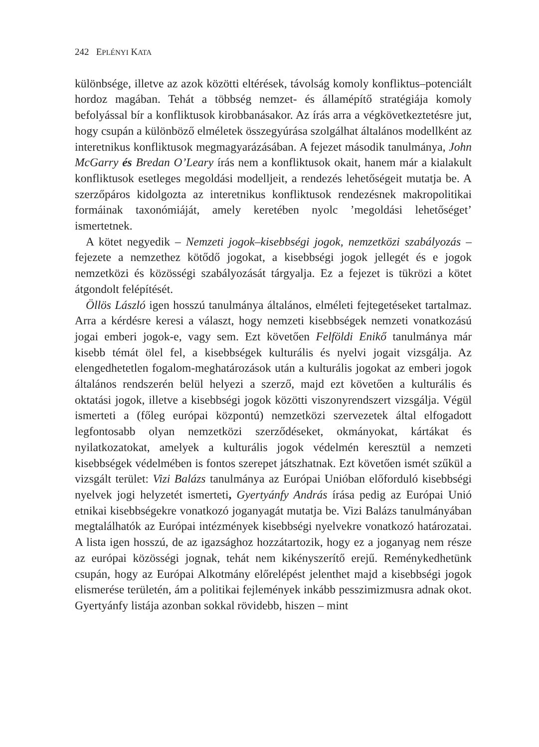242 EPLÉNYI KATA
különbsége, illetve az azok közötti eltérések, távolság komoly konfliktus–potenciált hordoz magában. Tehát a többség nemzet- és államépítő stratégiája komoly befolyással bír a konfliktusok kirobbanásakor. Az írás arra a végkövetkeztetésre jut, hogy csupán a különböző elméletek összegyúrása szolgálhat általános modellként az interetnikus konfliktusok megmagyarázásában. A fejezet második tanulmánya, John McGarry és Bredan O’Leary írás nem a konfliktusok okait, hanem már a kialakult konfliktusok esetleges megoldási modelljeit, a rendezés lehetőségeit mutatja be. A szerzőpáros kidolgozta az interetnikus konfliktusok rendezésnek makropolitikai formáinak taxonómiáját, amely keretében nyolc ’megoldási lehetőséget’ ismertetnek.
A kötet negyedik – Nemzeti jogok–kisebbségi jogok, nemzetközi szabályozás – fejezete a nemzethez kötődő jogokat, a kisebbségi jogok jellegét és e jogok nemzetközi és közösségi szabályozását tárgyalja. Ez a fejezet is tükrözi a kötet átgondolt felépítését.
Öllös László igen hosszú tanulmánya általános, elméleti fejtegetéseket tartalmaz. Arra a kérdésre keresi a választ, hogy nemzeti kisebbségek nemzeti vonatkozású jogai emberi jogok-e, vagy sem. Ezt követően Felföldi Enikő tanulmánya már kisebb témát ölel fel, a kisebbségek kulturális és nyelvi jogait vizsgálja. Az elengedhetetlen fogalom-meghatározások után a kulturális jogokat az emberi jogok általános rendszerén belül helyezi a szerző, majd ezt követően a kulturális és oktatási jogok, illetve a kisebbségi jogok közötti viszonyrendszert vizsgálja. Végül ismerteti a (főleg európai központú) nemzetközi szervezetek által elfogadott legfontosabb olyan nemzetközi szerződéseket, okmányokat, kártákat és nyilatkozatokat, amelyek a kulturális jogok védelmén keresztül a nemzeti kisebbségek védelmében is fontos szerepet játszhatnak. Ezt követően ismét szűkül a vizsgált terület: Vizi Balázs tanulmánya az Európai Unióban előforduló kisebbségi nyelvek jogi helyzetét ismerteti, Gyertyánfy András írása pedig az Európai Unió etnikai kisebbségekre vonatkozó joganyagát mutatja be. Vizi Balázs tanulmányában megtalálhatók az Európai intézmények kisebbségi nyelvekre vonatkozó határozatai. A lista igen hosszú, de az igazsághoz hozzátartozik, hogy ez a joganyag nem része az európai közösségi jognak, tehát nem kikényszerítő erejű. Reménykedhetünk csupán, hogy az Európai Alkotmány előrelépést jelenthet majd a kisebbségi jogok elismerése területén, ám a politikai fejlemények inkább pesszimizmusra adnak okot. Gyertyánfy listája azonban sokkal rövidebb, hiszen – mint